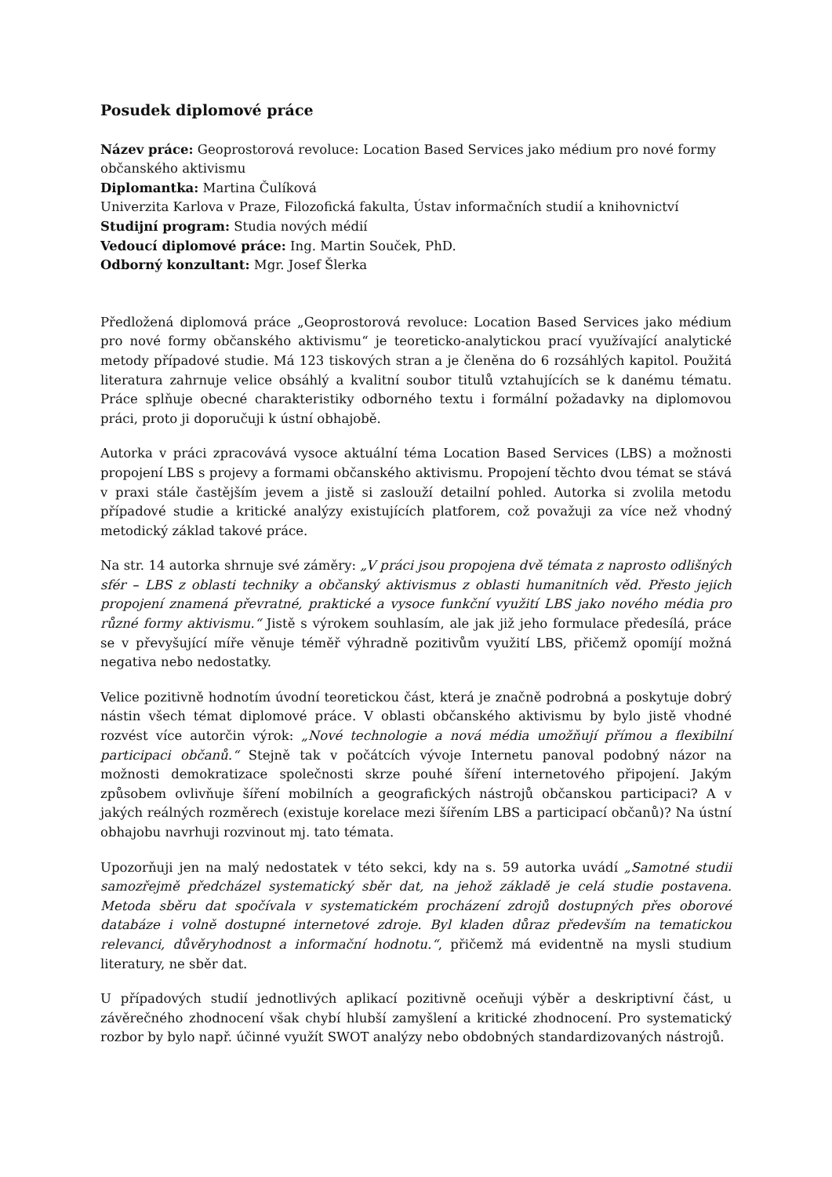Posudek diplomové práce
Název práce: Geoprostorová revoluce: Location Based Services jako médium pro nové formy občanského aktivismu
Diplomantka: Martina Čulíková
Univerzita Karlova v Praze, Filozofická fakulta, Ústav informačních studií a knihovnictví
Studijní program: Studia nových médií
Vedoucí diplomové práce: Ing. Martin Souček, PhD.
Odborný konzultant: Mgr. Josef Šlerka
Předložená diplomová práce „Geoprostorová revoluce: Location Based Services jako médium pro nové formy občanského aktivismu“ je teoreticko-analytickou prací využívající analytické metody případové studie. Má 123 tiskových stran a je členěna do 6 rozsáhlých kapitol. Použitá literatura zahrnuje velice obsáhlý a kvalitní soubor titulů vztahujících se k danému tématu. Práce splňuje obecné charakteristiky odborného textu i formální požadavky na diplomovou práci, proto ji doporučuji k ústní obhajobě.
Autorka v práci zpracovává vysoce aktuální téma Location Based Services (LBS) a možnosti propojení LBS s projevy a formami občanského aktivismu. Propojení těchto dvou témat se stává v praxi stále častějším jevem a jistě si zaslouží detailní pohled. Autorka si zvolila metodu případové studie a kritické analýzy existujících platforem, což považuji za více než vhodný metodický základ takové práce.
Na str. 14 autorka shrnuje své záměry: „V práci jsou propojena dvě témata z naprosto odlišných sfér – LBS z oblasti techniky a občanský aktivismus z oblasti humanitních věd. Přesto jejich propojení znamená převratné, praktické a vysoce funkční využití LBS jako nového média pro různé formy aktivismu.“ Jistě s výrokem souhlasím, ale jak již jeho formulace předesílá, práce se v převyšující míře věnuje téměř výhradně pozitivům využití LBS, přičemž opomíjí možná negativa nebo nedostatky.
Velice pozitivně hodnotím úvodní teoretickou část, která je značně podrobná a poskytuje dobrý nástin všech témat diplomové práce. V oblasti občanského aktivismu by bylo jistě vhodné rozvést více autorčin výrok: „Nové technologie a nová média umožňují přímou a flexibilní participaci občanů.“ Stejně tak v počátcích vývoje Internetu panoval podobný názor na možnosti demokratizace společnosti skrze pouhé šíření internetového připojení. Jakým způsobem ovlivňuje šíření mobilních a geografických nástrojů občanskou participaci? A v jakých reálných rozměrech (existuje korelace mezi šířením LBS a participací občanů)? Na ústní obhajobu navrhuji rozvinout mj. tato témata.
Upozorňuji jen na malý nedostatek v této sekci, kdy na s. 59 autorka uvádí „Samotné studii samozřejmě předcházel systematický sběr dat, na jehož základě je celá studie postavena. Metoda sběru dat spočívala v systematickém procházení zdrojů dostupných přes oborové databáze i volně dostupné internetové zdroje. Byl kladen důraz především na tematickou relevanci, důvěryhodnost a informační hodnotu.“, přičemž má evidentně na mysli studium literatury, ne sběr dat.
U případových studií jednotlivých aplikací pozitivně oceňuji výběr a deskriptivní část, u závěrečného zhodnocení však chybí hlubší zamyšlení a kritické zhodnocení. Pro systematický rozbor by bylo např. účinné využít SWOT analýzy nebo obdobných standardizovaných nástrojů.